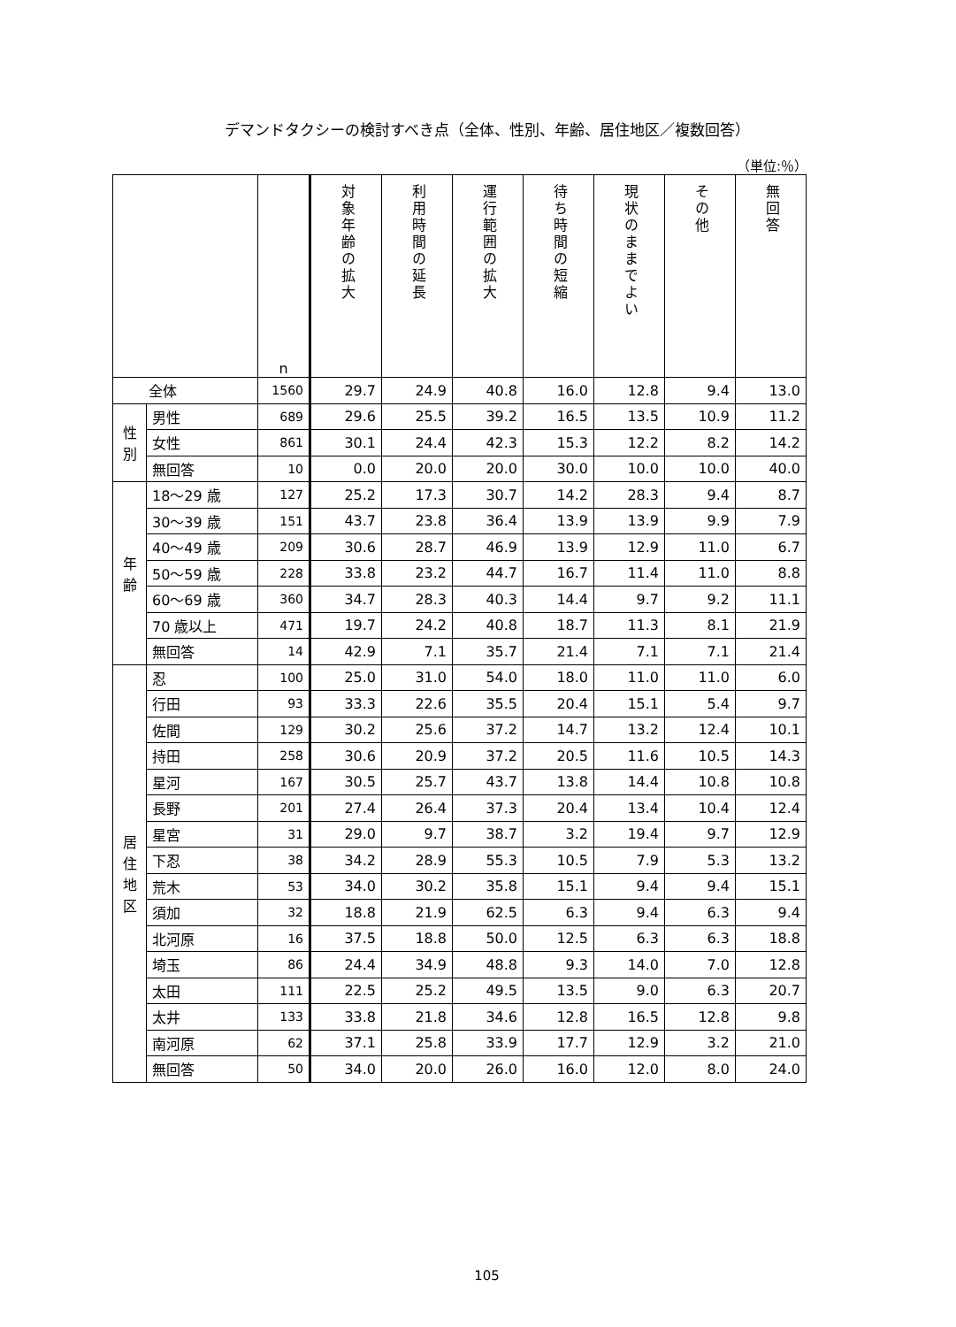デマンドタクシーの検討すべき点（全体、性別、年齢、居住地区／複数回答）
（単位:％）
| | | n | 対象年齢の拡大 | 利用時間の延長 | 運行範囲の拡大 | 待ち時間の短縮 | 現状のままでよい | その他 | 無回答 |
| --- | --- | --- | --- | --- | --- | --- | --- | --- | --- |
| 全体 | | 1560 | 29.7 | 24.9 | 40.8 | 16.0 | 12.8 | 9.4 | 13.0 |
| 性 別 | 男性 | 689 | 29.6 | 25.5 | 39.2 | 16.5 | 13.5 | 10.9 | 11.2 |
| | 女性 | 861 | 30.1 | 24.4 | 42.3 | 15.3 | 12.2 | 8.2 | 14.2 |
| | 無回答 | 10 | 0.0 | 20.0 | 20.0 | 30.0 | 10.0 | 10.0 | 40.0 |
| 年 齢 | 18～29 歳 | 127 | 25.2 | 17.3 | 30.7 | 14.2 | 28.3 | 9.4 | 8.7 |
| | 30～39 歳 | 151 | 43.7 | 23.8 | 36.4 | 13.9 | 13.9 | 9.9 | 7.9 |
| | 40～49 歳 | 209 | 30.6 | 28.7 | 46.9 | 13.9 | 12.9 | 11.0 | 6.7 |
| | 50～59 歳 | 228 | 33.8 | 23.2 | 44.7 | 16.7 | 11.4 | 11.0 | 8.8 |
| | 60～69 歳 | 360 | 34.7 | 28.3 | 40.3 | 14.4 | 9.7 | 9.2 | 11.1 |
| | 70 歳以上 | 471 | 19.7 | 24.2 | 40.8 | 18.7 | 11.3 | 8.1 | 21.9 |
| | 無回答 | 14 | 42.9 | 7.1 | 35.7 | 21.4 | 7.1 | 7.1 | 21.4 |
| 居 住 地 区 | 忍 | 100 | 25.0 | 31.0 | 54.0 | 18.0 | 11.0 | 11.0 | 6.0 |
| | 行田 | 93 | 33.3 | 22.6 | 35.5 | 20.4 | 15.1 | 5.4 | 9.7 |
| | 佐間 | 129 | 30.2 | 25.6 | 37.2 | 14.7 | 13.2 | 12.4 | 10.1 |
| | 持田 | 258 | 30.6 | 20.9 | 37.2 | 20.5 | 11.6 | 10.5 | 14.3 |
| | 星河 | 167 | 30.5 | 25.7 | 43.7 | 13.8 | 14.4 | 10.8 | 10.8 |
| | 長野 | 201 | 27.4 | 26.4 | 37.3 | 20.4 | 13.4 | 10.4 | 12.4 |
| | 星宮 | 31 | 29.0 | 9.7 | 38.7 | 3.2 | 19.4 | 9.7 | 12.9 |
| | 下忍 | 38 | 34.2 | 28.9 | 55.3 | 10.5 | 7.9 | 5.3 | 13.2 |
| | 荒木 | 53 | 34.0 | 30.2 | 35.8 | 15.1 | 9.4 | 9.4 | 15.1 |
| | 須加 | 32 | 18.8 | 21.9 | 62.5 | 6.3 | 9.4 | 6.3 | 9.4 |
| | 北河原 | 16 | 37.5 | 18.8 | 50.0 | 12.5 | 6.3 | 6.3 | 18.8 |
| | 埼玉 | 86 | 24.4 | 34.9 | 48.8 | 9.3 | 14.0 | 7.0 | 12.8 |
| | 太田 | 111 | 22.5 | 25.2 | 49.5 | 13.5 | 9.0 | 6.3 | 20.7 |
| | 太井 | 133 | 33.8 | 21.8 | 34.6 | 12.8 | 16.5 | 12.8 | 9.8 |
| | 南河原 | 62 | 37.1 | 25.8 | 33.9 | 17.7 | 12.9 | 3.2 | 21.0 |
| | 無回答 | 50 | 34.0 | 20.0 | 26.0 | 16.0 | 12.0 | 8.0 | 24.0 |
105